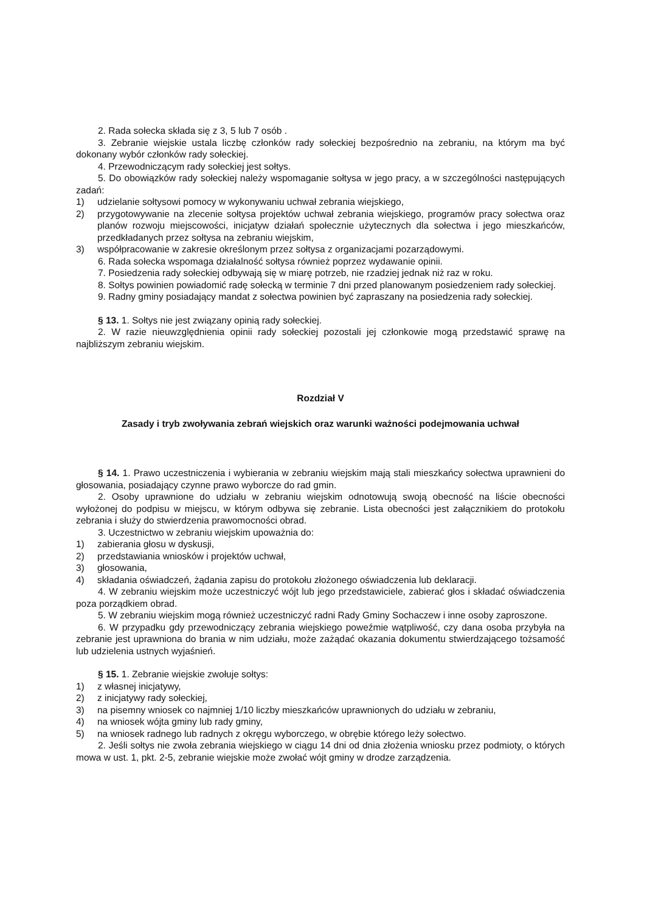2. Rada sołecka składa się z 3, 5 lub 7 osób .
3. Zebranie wiejskie ustala liczbę członków rady sołeckiej bezpośrednio na zebraniu, na którym ma być dokonany wybór członków rady sołeckiej.
4. Przewodniczącym rady sołeckiej jest sołtys.
5. Do obowiązków rady sołeckiej należy wspomaganie sołtysa w jego pracy, a w szczególności następujących zadań:
1) udzielanie sołtysowi pomocy w wykonywaniu uchwał zebrania wiejskiego,
2) przygotowywanie na zlecenie sołtysa projektów uchwał zebrania wiejskiego, programów pracy sołectwa oraz planów rozwoju miejscowości, inicjatyw działań społecznie użytecznych dla sołectwa i jego mieszkańców, przedkładanych przez sołtysa na zebraniu wiejskim,
3) współpracowanie w zakresie określonym przez sołtysa z organizacjami pozarządowymi.
6. Rada sołecka wspomaga działalność sołtysa również poprzez wydawanie opinii.
7. Posiedzenia rady sołeckiej odbywają się w miarę potrzeb, nie rzadziej jednak niż raz w roku.
8. Sołtys powinien powiadomić radę sołecką w terminie 7 dni przed planowanym posiedzeniem rady sołeckiej.
9. Radny gminy posiadający mandat z sołectwa powinien być zapraszany na posiedzenia rady sołeckiej.
§ 13. 1. Sołtys nie jest związany opinią rady sołeckiej.
2. W razie nieuwzględnienia opinii rady sołeckiej pozostali jej członkowie mogą przedstawić sprawę na najbliższym zebraniu wiejskim.
Rozdział V
Zasady i tryb zwoływania zebrań wiejskich oraz warunki ważności podejmowania uchwał
§ 14. 1. Prawo uczestniczenia i wybierania w zebraniu wiejskim mają stali mieszkańcy sołectwa uprawnieni do głosowania, posiadający czynne prawo wyborcze do rad gmin.
2. Osoby uprawnione do udziału w zebraniu wiejskim odnotowują swoją obecność na liście obecności wyłożonej do podpisu w miejscu, w którym odbywa się zebranie. Lista obecności jest załącznikiem do protokołu zebrania i służy do stwierdzenia prawomocności obrad.
3. Uczestnictwo w zebraniu wiejskim upoważnia do:
1) zabierania głosu w dyskusji,
2) przedstawiania wniosków i projektów uchwał,
3) głosowania,
4) składania oświadczeń, żądania zapisu do protokołu złożonego oświadczenia lub deklaracji.
4. W zebraniu wiejskim może uczestniczyć wójt lub jego przedstawiciele, zabierać głos i składać oświadczenia poza porządkiem obrad.
5. W zebraniu wiejskim mogą również uczestniczyć radni Rady Gminy Sochaczew i inne osoby zaproszone.
6. W przypadku gdy przewodniczący zebrania wiejskiego poweźmie wątpliwość, czy dana osoba przybyła na zebranie jest uprawniona do brania w nim udziału, może zażądać okazania dokumentu stwierdzającego tożsamość lub udzielenia ustnych wyjaśnień.
§ 15. 1. Zebranie wiejskie zwołuje sołtys:
1) z własnej inicjatywy,
2) z inicjatywy rady sołeckiej,
3) na pisemny wniosek co najmniej 1/10 liczby mieszkańców uprawnionych do udziału w zebraniu,
4) na wniosek wójta gminy lub rady gminy,
5) na wniosek radnego lub radnych z okręgu wyborczego, w obrębie którego leży sołectwo.
2. Jeśli sołtys nie zwoła zebrania wiejskiego w ciągu 14 dni od dnia złożenia wniosku przez podmioty, o których mowa w ust. 1, pkt. 2-5, zebranie wiejskie może zwołać wójt gminy w drodze zarządzenia.